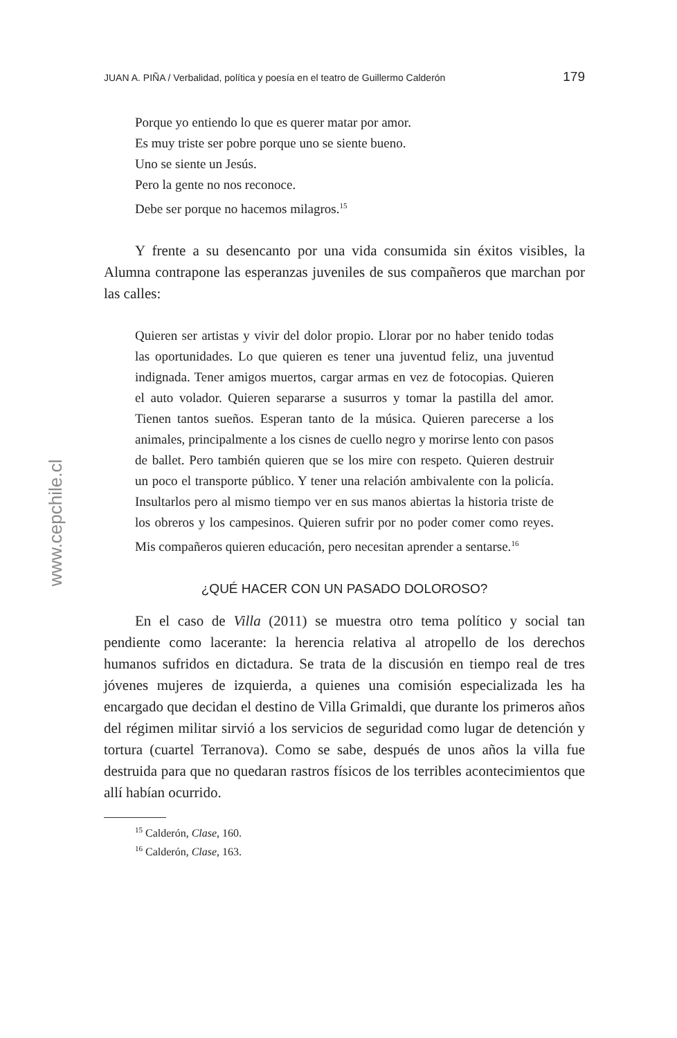www.cepchile.cl
JUAN A. PIÑA / Verbalidad, política y poesía en el teatro de Guillermo Calderón 179
Porque yo entiendo lo que es querer matar por amor.
Es muy triste ser pobre porque uno se siente bueno.
Uno se siente un Jesús.
Pero la gente no nos reconoce.
Debe ser porque no hacemos milagros.<sup>15</sup>
Y frente a su desencanto por una vida consumida sin éxitos visibles, la Alumna contrapone las esperanzas juveniles de sus compañeros que marchan por las calles:
Quieren ser artistas y vivir del dolor propio. Llorar por no haber tenido todas las oportunidades. Lo que quieren es tener una juventud feliz, una juventud indignada. Tener amigos muertos, cargar armas en vez de fotocopias. Quieren el auto volador. Quieren separarse a susurros y tomar la pastilla del amor. Tienen tantos sueños. Esperan tanto de la música. Quieren parecerse a los animales, principalmente a los cisnes de cuello negro y morirse lento con pasos de ballet. Pero también quieren que se los mire con respeto. Quieren destruir un poco el transporte público. Y tener una relación ambivalente con la policía. Insultarlos pero al mismo tiempo ver en sus manos abiertas la historia triste de los obreros y los campesinos. Quieren sufrir por no poder comer como reyes. Mis compañeros quieren educación, pero necesitan aprender a sentarse.<sup>16</sup>
¿QUÉ HACER CON UN PASADO DOLOROSO?
En el caso de Villa (2011) se muestra otro tema político y social tan pendiente como lacerante: la herencia relativa al atropello de los derechos humanos sufridos en dictadura. Se trata de la discusión en tiempo real de tres jóvenes mujeres de izquierda, a quienes una comisión especializada les ha encargado que decidan el destino de Villa Grimaldi, que durante los primeros años del régimen militar sirvió a los servicios de seguridad como lugar de detención y tortura (cuartel Terranova). Como se sabe, después de unos años la villa fue destruida para que no quedaran rastros físicos de los terribles acontecimientos que allí habían ocurrido.
<sup>15</sup> Calderón, Clase, 160.
<sup>16</sup> Calderón, Clase, 163.